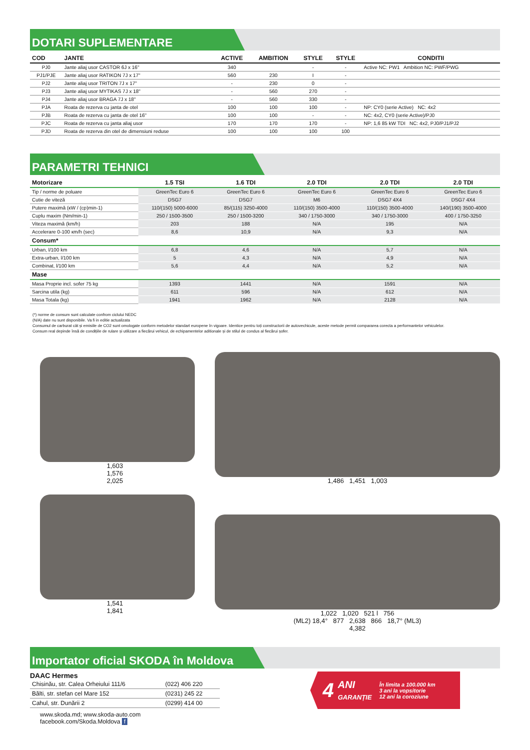DOTARI SUPLEMENTARE
| COD | JANTE | ACTIVE | AMBITION | STYLE | STYLE | CONDITII |
| --- | --- | --- | --- | --- | --- | --- |
| PJ0 | Jante aliaj usor CASTOR 6J x 16" | 340 | | - | - | Active NC: PW1 Ambition NC: PWF/PWG |
| PJ1/PJE | Jante aliaj usor RATIKON 7J x 17" | 560 | 230 | I | - | |
| PJ2 | Jante aliaj usor TRITON 7J x 17" | - | 230 | 0 | - | |
| PJ3 | Jante aliaj usor MYTIKAS 7J x 18" | - | 560 | 270 | - | |
| PJ4 | Jante aliaj usor BRAGA 7J x 18" | - | 560 | 330 | - | |
| PJA | Roata de rezerva cu janta de otel | 100 | 100 | 100 | - | NP: CY0 (serie Active) NC: 4x2 |
| PJB | Roata de rezerva cu janta de otel 16" | 100 | 100 | - | - | NC: 4x2, CY0 (serie Active)/PJ0 |
| PJC | Roata de rezerva cu janta aliaj usor | 170 | 170 | 170 | - | NP: 1,6 85 kW TDI NC: 4x2, PJ0/PJ1/PJ2 |
| PJD | Roata de rezerva din otel de dimensiuni reduse | 100 | 100 | 100 | 100 | |
PARAMETRI TEHNICI
| Motorizare | 1.5 TSI | 1.6 TDI | 2.0 TDI | 2.0 TDI | 2.0 TDI |
| --- | --- | --- | --- | --- | --- |
| Tip / norme de poluare | GreenTec Euro 6 | GreenTec Euro 6 | GreenTec Euro 6 | GreenTec Euro 6 | GreenTec Euro 6 |
| Cutie de viteză | DSG7 | DSG7 | M6 | DSG7 4X4 | DSG7 4X4 |
| Putere maximă (кW / (cp)min-1) | 110/(150) 5000-6000 | 85/(115) 3250-4000 | 110/(150) 3500-4000 | 110/(150) 3500-4000 | 140/(190) 3500-4000 |
| Cuplu maxim (Nm/min-1) | 250 / 1500-3500 | 250 / 1500-3200 | 340 / 1750-3000 | 340 / 1750-3000 | 400 / 1750-3250 |
| Viteza maximă (km/h) | 203 | 188 | N/A | 195 | N/A |
| Accelerare 0-100 кm/h (sec) | 8,6 | 10,9 | N/A | 9,3 | N/A |
| Consum* | | | | | |
| Urban, l/100 km | 6,8 | 4,6 | N/A | 5,7 | N/A |
| Extra-urban, l/100 km | 5 | 4,3 | N/A | 4,9 | N/A |
| Combinat, l/100 km | 5,6 | 4,4 | N/A | 5,2 | N/A |
| Mase | | | | | |
| Masa Proprie incl. sofer 75 kg | 1393 | 1441 | N/A | 1591 | N/A |
| Sarcina utila (kg) | 611 | 596 | N/A | 612 | N/A |
| Masa Totala (kg) | 1941 | 1962 | N/A | 2128 | N/A |
(*) norme de consum sunt calculate confrom ciclului NEDC
(N/A) date nu sunt disponibile. Va fi in editie actualizata
Consumul de carburat cât și emisiile de CO2 sunt omologate conform metodelor standart europene în vigoare. Identice pentru toți constructorii de autovechicule, aceste metode permit compararea corecta a performantelor vehiculelor.
Consum real depinde însă de condițiile de rulare și utilizare a fiecărui vehicul, de echipamentelor aditionale și de stilul de condus al fiecărui șofer.
1,603
1,576
2,025
1,541
1,841
1,486 1,451 1,003
1,022 1,020 521 l 756
(ML2) 18,4° 877 2,638 866 18,7° (ML3)
4,382
Importator oficial SKODA în Moldova
DAAC Hermes
| Chisinău, str. Calea Orheiului 111/6 | (022) 406 220 |
| Bălti, str. stefan cel Mare 152 | (0231) 245 22 |
| Cahul, str. Dunării 2 | (0299) 414 00 |
www.skoda.md; www.skoda-auto.com
facebook.com/Skoda.Moldova f
4 ANI
GARANȚIE În limita a 100.000 km
3 ani la vopsitorie
12 ani la coroziune